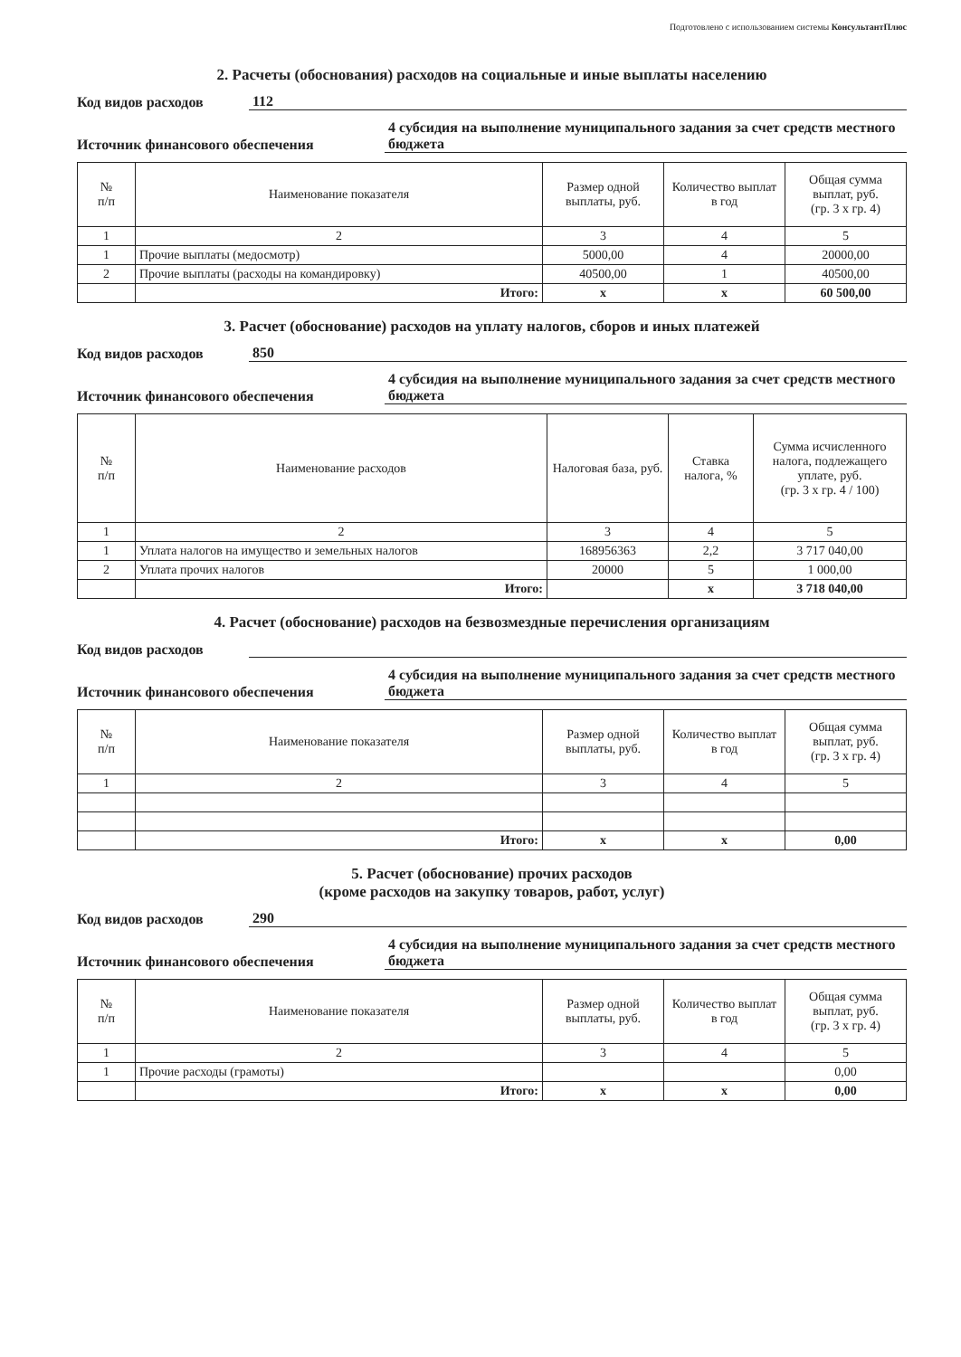Подготовлено с использованием системы КонсультантПлюс
2. Расчеты (обоснования) расходов на социальные и иные выплаты населению
Код видов расходов 112
Источник финансового обеспечения 4 субсидия на выполнение муниципального задания за счет средств местного бюджета
| № п/п | Наименование показателя | Размер одной выплаты, руб. | Количество выплат в год | Общая сумма выплат, руб. (гр. 3 x гр. 4) |
| --- | --- | --- | --- | --- |
| 1 | 2 | 3 | 4 | 5 |
| 1 | Прочие выплаты (медосмотр) | 5000,00 | 4 | 20000,00 |
| 2 | Прочие выплаты (расходы на командировку) | 40500,00 | 1 | 40500,00 |
| | Итого: | x | x | 60 500,00 |
3. Расчет (обоснование) расходов на уплату налогов, сборов и иных платежей
Код видов расходов 850
Источник финансового обеспечения 4 субсидия на выполнение муниципального задания за счет средств местного бюджета
| № п/п | Наименование расходов | Налоговая база, руб. | Ставка налога, % | Сумма исчисленного налога, подлежащего уплате, руб. (гр. 3 x гр. 4 / 100) |
| --- | --- | --- | --- | --- |
| 1 | 2 | 3 | 4 | 5 |
| 1 | Уплата налогов на имущество и земельных налогов | 168956363 | 2,2 | 3 717 040,00 |
| 2 | Уплата прочих налогов | 20000 | 5 | 1 000,00 |
| | Итого: | | x | 3 718 040,00 |
4. Расчет (обоснование) расходов на безвозмездные перечисления организациям
Код видов расходов
Источник финансового обеспечения 4 субсидия на выполнение муниципального задания за счет средств местного бюджета
| № п/п | Наименование показателя | Размер одной выплаты, руб. | Количество выплат в год | Общая сумма выплат, руб. (гр. 3 x гр. 4) |
| --- | --- | --- | --- | --- |
| 1 | 2 | 3 | 4 | 5 |
| | Итого: | x | x | 0,00 |
5. Расчет (обоснование) прочих расходов
(кроме расходов на закупку товаров, работ, услуг)
Код видов расходов 290
Источник финансового обеспечения 4 субсидия на выполнение муниципального задания за счет средств местного бюджета
| № п/п | Наименование показателя | Размер одной выплаты, руб. | Количество выплат в год | Общая сумма выплат, руб. (гр. 3 x гр. 4) |
| --- | --- | --- | --- | --- |
| 1 | 2 | 3 | 4 | 5 |
| 1 | Прочие расходы (грамоты) | | | 0,00 |
| | Итого: | x | x | 0,00 |